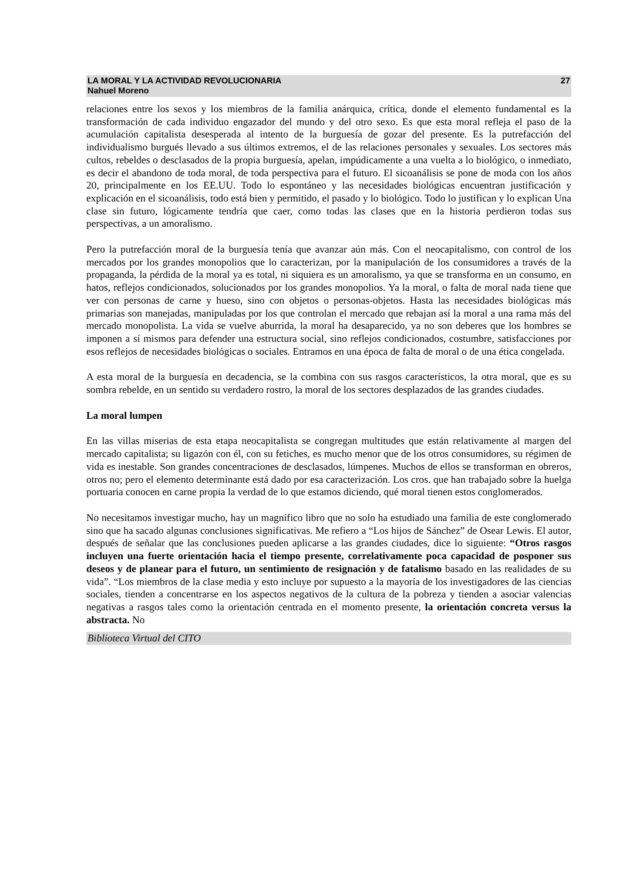LA MORAL Y LA ACTIVIDAD REVOLUCIONARIA
Nahuel Moreno
27
relaciones entre los sexos y los miembros de la familia anárquica, crítica, donde el elemento fundamental es la transformación de cada individuo engazador del mundo y del otro sexo. Es que esta moral refleja el paso de la acumulación capitalista desesperada al intento de la burguesía de gozar del presente. Es la putrefacción del individualismo burgués llevado a sus últimos extremos, el de las relaciones personales y sexuales. Los sectores más cultos, rebeldes o desclasados de la propia burguesía, apelan, impúdicamente a una vuelta a lo biológico, o inmediato, es decir el abandono de toda moral, de toda perspectiva para el futuro. El sicoanálisis se pone de moda con los años 20, principalmente en los EE.UU. Todo lo espontáneo y las necesidades biológicas encuentran justificación y explicación en el sicoanálisis, todo está bien y permitido, el pasado y lo biológico. Todo lo justifican y lo explican Una clase sin futuro, lógicamente tendría que caer, como todas las clases que en la historia perdieron todas sus perspectivas, a un amoralismo.
Pero la putrefacción moral de la burguesía tenía que avanzar aún más. Con el neocapitalismo, con control de los mercados por los grandes monopolios que lo caracterizan, por la manipulación de los consumidores a través de la propaganda, la pérdida de la moral ya es total, ni siquiera es un amoralismo, ya que se transforma en un consumo, en hatos, reflejos condicionados, solucionados por los grandes monopolios. Ya la moral, o falta de moral nada tiene que ver con personas de carne y hueso, sino con objetos o personas-objetos. Hasta las necesidades biológicas más primarias son manejadas, manipuladas por los que controlan el mercado que rebajan así la moral a una rama más del mercado monopolista. La vida se vuelve aburrida, la moral ha desaparecido, ya no son deberes que los hombres se imponen a sí mismos para defender una estructura social, sino reflejos condicionados, costumbre, satisfacciones por esos reflejos de necesidades biológicas o sociales. Entramos en una época de falta de moral o de una ética congelada.
A esta moral de la burguesía en decadencia, se la combina con sus rasgos característicos, la otra moral, que es su sombra rebelde, en un sentido su verdadero rostro, la moral de los sectores desplazados de las grandes ciudades.
La moral lumpen
En las villas miserias de esta etapa neocapitalista se congregan multitudes que están relativamente al margen del mercado capitalista; su ligazón con él, con su fetiches, es mucho menor que de los otros consumidores, su régimen de vida es inestable. Son grandes concentraciones de desclasados, lúmpenes. Muchos de ellos se transforman en obreros, otros no; pero el elemento determinante está dado por esa caracterización. Los cros. que han trabajado sobre la huelga portuaria conocen en carne propia la verdad de lo que estamos diciendo, qué moral tienen estos conglomerados.
No necesitamos investigar mucho, hay un magnífico libro que no solo ha estudiado una familia de este conglomerado sino que ha sacado algunas conclusiones significativas. Me refiero a “Los hijos de Sánchez” de Osear Lewis. El autor, después de señalar que las conclusiones pueden aplicarse a las grandes ciudades, dice lo siguiente: “Otros rasgos incluyen una fuerte orientación hacia el tiempo presente, correlativamente poca capacidad de posponer sus deseos y de planear para el futuro, un sentimiento de resignación y de fatalismo basado en las realidades de su vida”. “Los miembros de la clase media y esto incluye por supuesto a la mayoría de los investigadores de las ciencias sociales, tienden a concentrarse en los aspectos negativos de la cultura de la pobreza y tienden a asociar valencias negativas a rasgos tales como la orientación centrada en el momento presente, la orientación concreta versus la abstracta. No
Biblioteca Virtual del CITO